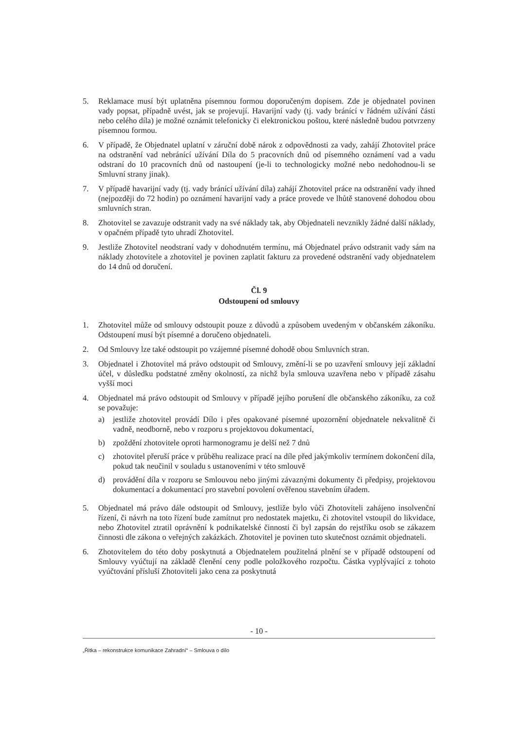5. Reklamace musí být uplatněna písemnou formou doporučeným dopisem. Zde je objednatel povinen vady popsat, případně uvést, jak se projevují. Havarijní vady (tj. vady bránící v řádném užívání části nebo celého díla) je možné oznámit telefonicky či elektronickou poštou, které následně budou potvrzeny písemnou formou.
6. V případě, že Objednatel uplatní v záruční době nárok z odpovědnosti za vady, zahájí Zhotovitel práce na odstranění vad nebránící užívání Díla do 5 pracovních dnů od písemného oznámení vad a vadu odstraní do 10 pracovních dnů od nastoupení (je-li to technologicky možné nebo nedohodnou-li se Smluvní strany jinak).
7. V případě havarijní vady (tj. vady bránící užívání díla) zahájí Zhotovitel práce na odstranění vady ihned (nejpozději do 72 hodin) po oznámení havarijní vady a práce provede ve lhůtě stanovené dohodou obou smluvních stran.
8. Zhotovitel se zavazuje odstranit vady na své náklady tak, aby Objednateli nevznikly žádné další náklady, v opačném případě tyto uhradí Zhotovitel.
9. Jestliže Zhotovitel neodstraní vady v dohodnutém termínu, má Objednatel právo odstranit vady sám na náklady zhotovitele a zhotovitel je povinen zaplatit fakturu za provedené odstranění vady objednatelem do 14 dnů od doručení.
Čl. 9
Odstoupení od smlouvy
1. Zhotovitel může od smlouvy odstoupit pouze z důvodů a způsobem uvedeným v občanském zákoníku. Odstoupení musí být písemné a doručeno objednateli.
2. Od Smlouvy lze také odstoupit po vzájemné písemné dohodě obou Smluvních stran.
3. Objednatel i Zhotovitel má právo odstoupit od Smlouvy, změní-li se po uzavření smlouvy její základní účel, v důsledku podstatné změny okolností, za nichž byla smlouva uzavřena nebo v případě zásahu vyšší moci
4. Objednatel má právo odstoupit od Smlouvy v případě jejího porušení dle občanského zákoníku, za což se považuje:
a) jestliže zhotovitel provádí Dílo i přes opakované písemné upozornění objednatele nekvalitně či vadně, neodborně, nebo v rozporu s projektovou dokumentací,
b) zpoždění zhotovitele oproti harmonogramu je delší než 7 dnů
c) zhotovitel přeruší práce v průběhu realizace prací na díle před jakýmkoliv termínem dokončení díla, pokud tak neučinil v souladu s ustanoveními v této smlouvě
d) provádění díla v rozporu se Smlouvou nebo jinými závaznými dokumenty či předpisy, projektovou dokumentací a dokumentací pro stavební povolení ověřenou stavebním úřadem.
5. Objednatel má právo dále odstoupit od Smlouvy, jestliže bylo vůči Zhotoviteli zahájeno insolvenční řízení, či návrh na toto řízení bude zamítnut pro nedostatek majetku, či zhotovitel vstoupil do likvidace, nebo Zhotovitel ztratil oprávnění k podnikatelské činnosti či byl zapsán do rejstříku osob se zákazem činnosti dle zákona o veřejných zakázkách. Zhotovitel je povinen tuto skutečnost oznámit objednateli.
6. Zhotovitelem do této doby poskytnutá a Objednatelem použitelná plnění se v případě odstoupení od Smlouvy vyúčtují na základě členění ceny podle položkového rozpočtu. Částka vyplývající z tohoto vyúčtování přísluší Zhotoviteli jako cena za poskytnutá
- 10 -
„Řitka – rekonstrukce komunikace Zahradní“ – Smlouva o dílo